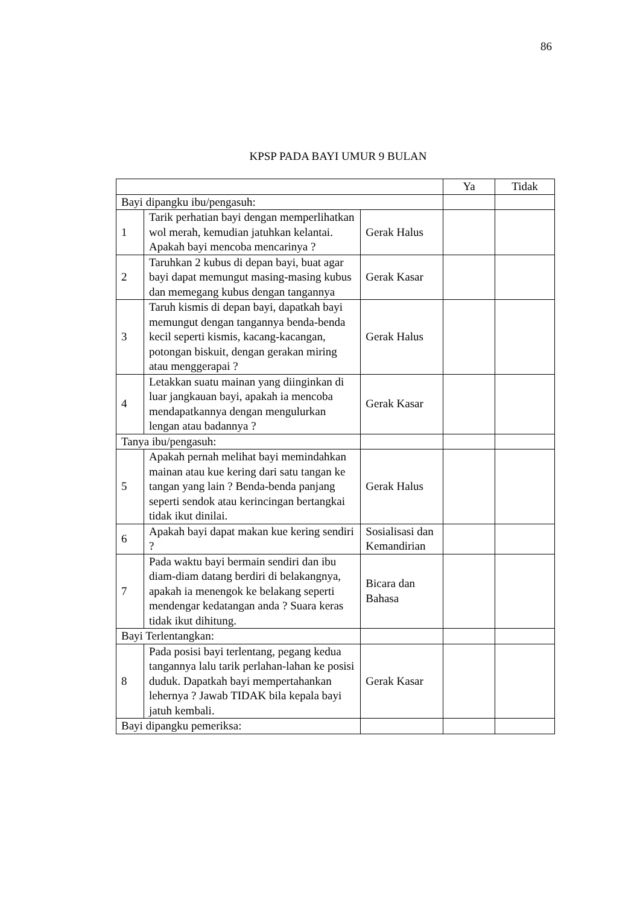86
KPSP PADA BAYI UMUR 9 BULAN
| | | | Ya | Tidak |
| Bayi dipangku ibu/pengasuh: | | | | |
| 1 | Tarik perhatian bayi dengan memperlihatkan wol merah, kemudian jatuhkan kelantai. Apakah bayi mencoba mencarinya ? | Gerak Halus | | |
| 2 | Taruhkan 2 kubus di depan bayi, buat agar bayi dapat memungut masing-masing kubus dan memegang kubus dengan tangannya | Gerak Kasar | | |
| 3 | Taruh kismis di depan bayi, dapatkah bayi memungut dengan tangannya benda-benda kecil seperti kismis, kacang-kacangan, potongan biskuit, dengan gerakan miring atau menggerapai ? | Gerak Halus | | |
| 4 | Letakkan suatu mainan yang diinginkan di luar jangkauan bayi, apakah ia mencoba mendapatkannya dengan mengulurkan lengan atau badannya ? | Gerak Kasar | | |
| Tanya ibu/pengasuh: | | | | |
| 5 | Apakah pernah melihat bayi memindahkan mainan atau kue kering dari satu tangan ke tangan yang lain ? Benda-benda panjang seperti sendok atau kerincingan bertangkai tidak ikut dinilai. | Gerak Halus | | |
| 6 | Apakah bayi dapat makan kue kering sendiri ? | Sosialisasi dan Kemandirian | | |
| 7 | Pada waktu bayi bermain sendiri dan ibu diam-diam datang berdiri di belakangnya, apakah ia menengok ke belakang seperti mendengar kedatangan anda ? Suara keras tidak ikut dihitung. | Bicara dan Bahasa | | |
| Bayi Terlentangkan: | | | | |
| 8 | Pada posisi bayi terlentang, pegang kedua tangannya lalu tarik perlahan-lahan ke posisi duduk. Dapatkah bayi mempertahankan lehernya ? Jawab TIDAK bila kepala bayi jatuh kembali. | Gerak Kasar | | |
| Bayi dipangku pemeriksa: | | | | |